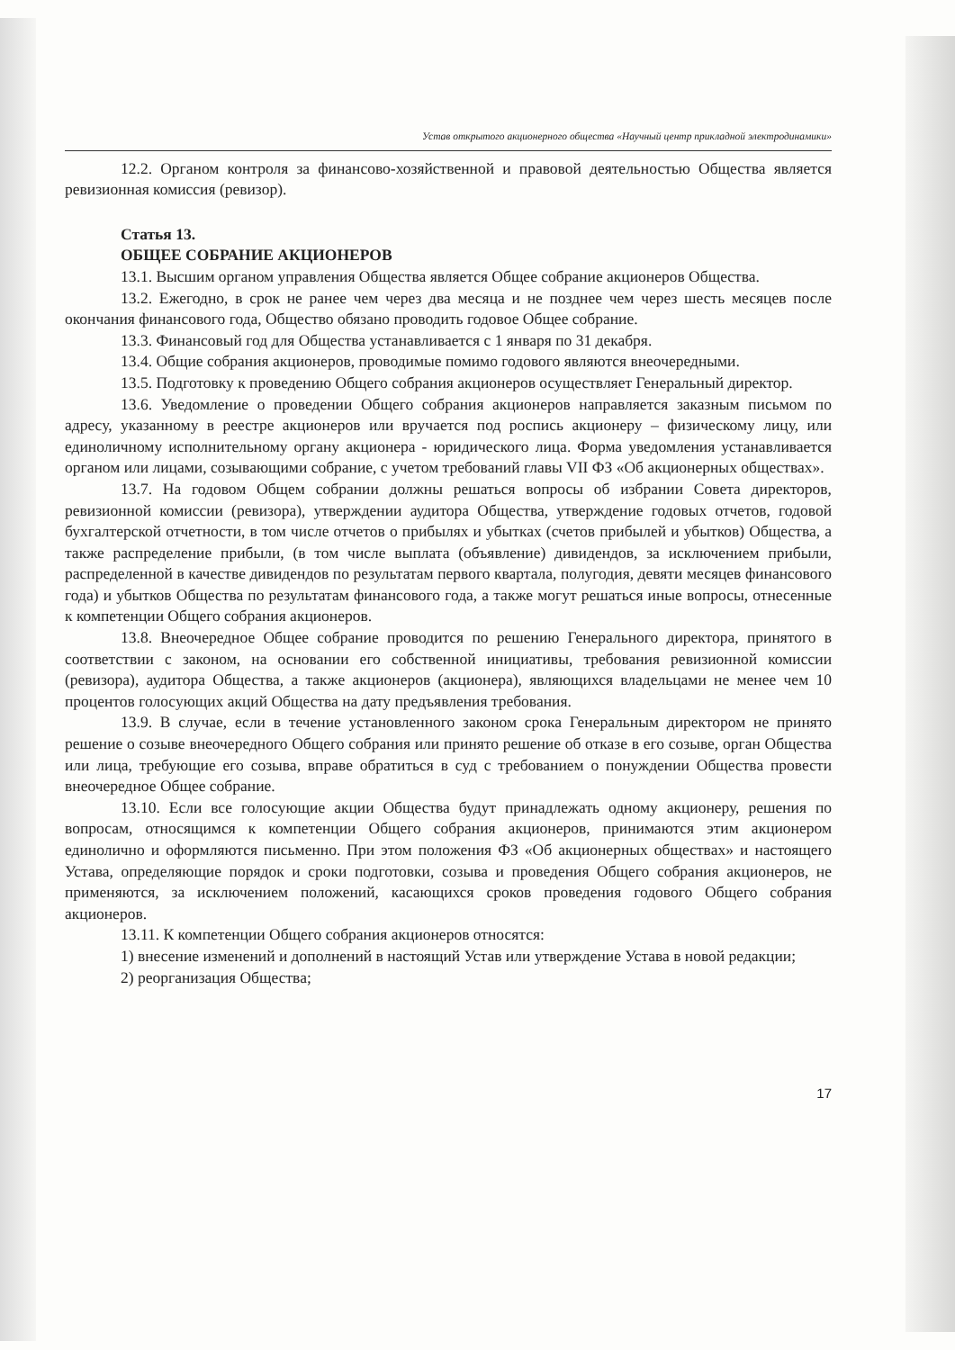Устав открытого акционерного общества «Научный центр прикладной электродинамики»
12.2. Органом контроля за финансово-хозяйственной и правовой деятельностью Общества является ревизионная комиссия (ревизор).
Статья 13.
ОБЩЕЕ СОБРАНИЕ АКЦИОНЕРОВ
13.1. Высшим органом управления Общества является Общее собрание акционеров Общества.
13.2. Ежегодно, в срок не ранее чем через два месяца и не позднее чем через шесть месяцев после окончания финансового года, Общество обязано проводить годовое Общее собрание.
13.3. Финансовый год для Общества устанавливается с 1 января по 31 декабря.
13.4. Общие собрания акционеров, проводимые помимо годового являются внеочередными.
13.5. Подготовку к проведению Общего собрания акционеров осуществляет Генеральный директор.
13.6. Уведомление о проведении Общего собрания акционеров направляется заказным письмом по адресу, указанному в реестре акционеров или вручается под роспись акционеру – физическому лицу, или единоличному исполнительному органу акционера - юридического лица. Форма уведомления устанавливается органом или лицами, созывающими собрание, с учетом требований главы VII ФЗ «Об акционерных обществах».
13.7. На годовом Общем собрании должны решаться вопросы об избрании Совета директоров, ревизионной комиссии (ревизора), утверждении аудитора Общества, утверждение годовых отчетов, годовой бухгалтерской отчетности, в том числе отчетов о прибылях и убытках (счетов прибылей и убытков) Общества, а также распределение прибыли, (в том числе выплата (объявление) дивидендов, за исключением прибыли, распределенной в качестве дивидендов по результатам первого квартала, полугодия, девяти месяцев финансового года) и убытков Общества по результатам финансового года, а также могут решаться иные вопросы, отнесенные к компетенции Общего собрания акционеров.
13.8. Внеочередное Общее собрание проводится по решению Генерального директора, принятого в соответствии с законом, на основании его собственной инициативы, требования ревизионной комиссии (ревизора), аудитора Общества, а также акционеров (акционера), являющихся владельцами не менее чем 10 процентов голосующих акций Общества на дату предъявления требования.
13.9. В случае, если в течение установленного законом срока Генеральным директором не принято решение о созыве внеочередного Общего собрания или принято решение об отказе в его созыве, орган Общества или лица, требующие его созыва, вправе обратиться в суд с требованием о понуждении Общества провести внеочередное Общее собрание.
13.10. Если все голосующие акции Общества будут принадлежать одному акционеру, решения по вопросам, относящимся к компетенции Общего собрания акционеров, принимаются этим акционером единолично и оформляются письменно. При этом положения ФЗ «Об акционерных обществах» и настоящего Устава, определяющие порядок и сроки подготовки, созыва и проведения Общего собрания акционеров, не применяются, за исключением положений, касающихся сроков проведения годового Общего собрания акционеров.
13.11. К компетенции Общего собрания акционеров относятся:
1) внесение изменений и дополнений в настоящий Устав или утверждение Устава в новой редакции;
2) реорганизация Общества;
17